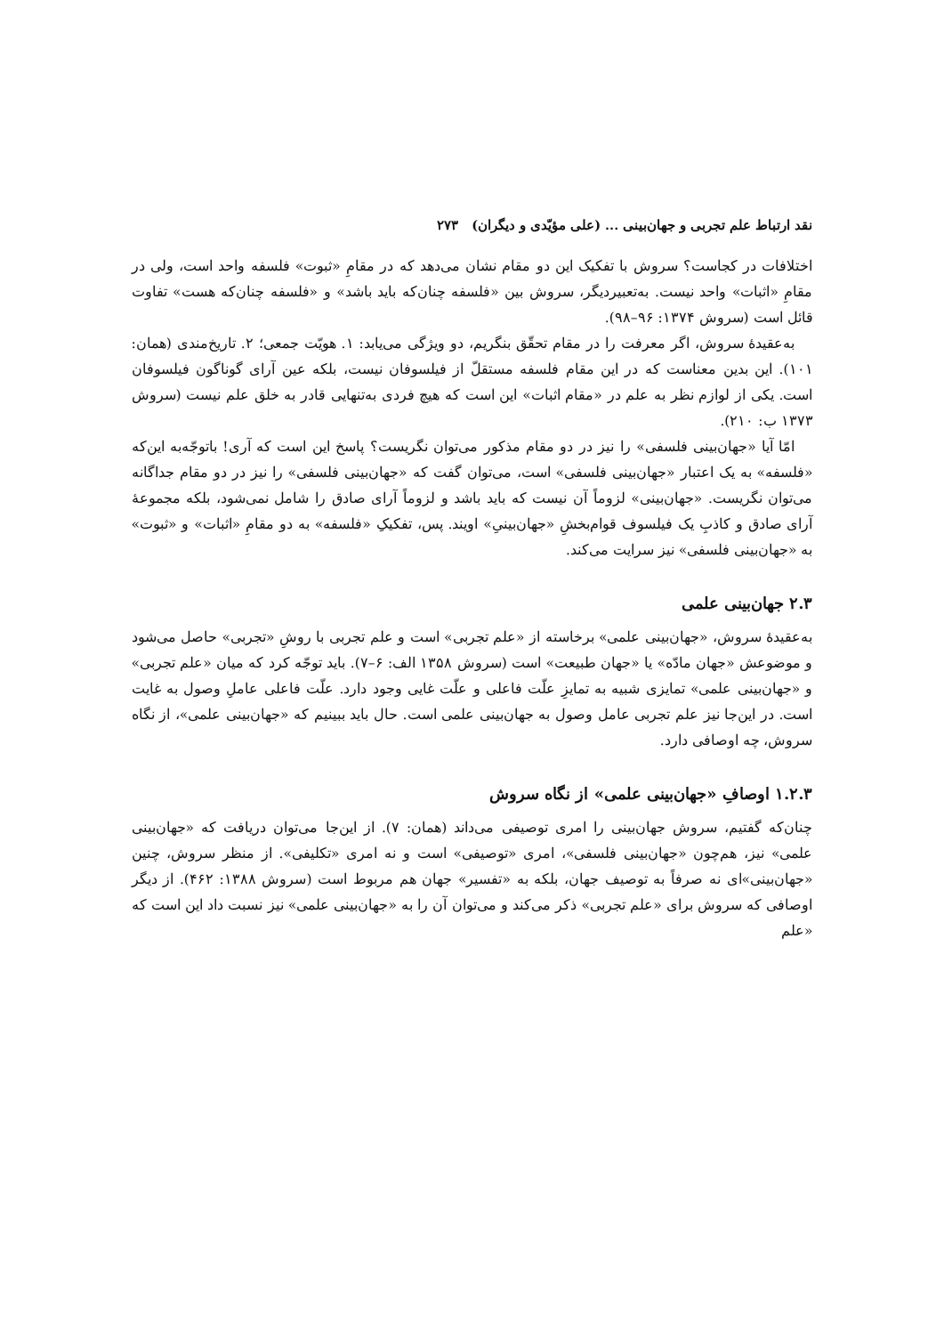نقد ارتباط علم تجربی و جهان‌بینی ... (علی مؤیّدی و دیگران) ۲۷۳
اختلافات در کجاست؟ سروش با تفکیک این دو مقام نشان می‌دهد که در مقامِ «ثبوت» فلسفه واحد است، ولی در مقامِ «اثبات» واحد نیست. به‌تعبیردیگر، سروش بین «فلسفه چنان‌که باید باشد» و «فلسفه چنان‌که هست» تفاوت قائل است (سروش ۱۳۷۴: ۹۶–۹۸).
به‌عقیدهٔ سروش، اگر معرفت را در مقام تحقّق بنگریم، دو ویژگی می‌یابد: ۱. هویّت جمعی؛ ۲. تاریخ‌مندی (همان: ۱۰۱). این بدین معناست که در این مقام فلسفه مستقلّ از فیلسوفان نیست، بلکه عین آرای گوناگون فیلسوفان است. یکی از لوازم نظر به علم در «مقام اثبات» این است که هیچ فردی به‌تنهایی قادر به خلق علم نیست (سروش ۱۳۷۳ ب: ۲۱۰).
امّا آیا «جهان‌بینی فلسفی» را نیز در دو مقام مذکور می‌توان نگریست؟ پاسخ این است که آری! باتوجّه‌به این‌که «فلسفه» به یک اعتبار «جهان‌بینی فلسفی» است، می‌توان گفت که «جهان‌بینی فلسفی» را نیز در دو مقام جداگانه می‌توان نگریست. «جهان‌بینی» لزوماً آن نیست که باید باشد و لزوماً آرای صادق را شامل نمی‌شود، بلکه مجموعهٔ آرای صادق و کاذبِ یک فیلسوف قوام‌بخشِ «جهان‌بینیِ» اویند. پس، تفکیکِ «فلسفه» به دو مقامِ «اثبات» و «ثبوت» به «جهان‌بینی فلسفی» نیز سرایت می‌کند.
۲.۳ جهان‌بینی علمی
به‌عقیدهٔ سروش، «جهان‌بینی علمی» برخاسته از «علم تجربی» است و علم تجربی با روشِ «تجربی» حاصل می‌شود و موضوعش «جهان مادّه» یا «جهان طبیعت» است (سروش ۱۳۵۸ الف: ۶–۷). باید توجّه کرد که میان «علم تجربی» و «جهان‌بینی علمی» تمایزی شبیه به تمایزِ علّت فاعلی و علّت غایی وجود دارد. علّت فاعلی عاملِ وصول به غایت است. در این‌جا نیز علم تجربی عامل وصول به جهان‌بینی علمی است. حال باید ببینیم که «جهان‌بینی علمی»، از نگاه سروش، چه اوصافی دارد.
۱.۲.۳ اوصافِ «جهان‌بینی علمی» از نگاه سروش
چنان‌که گفتیم، سروش جهان‌بینی را امری توصیفی می‌داند (همان: ۷). از این‌جا می‌توان دریافت که «جهان‌بینی علمی» نیز، هم‌چون «جهان‌بینی فلسفی»، امری «توصیفی» است و نه امری «تکلیفی». از منظر سروش، چنین «جهان‌بینی»‌ای نه صرفاً به توصیف جهان، بلکه به «تفسیر» جهان هم مربوط است (سروش ۱۳۸۸: ۴۶۲). از دیگر اوصافی که سروش برای «علم تجربی» ذکر می‌کند و می‌توان آن را به «جهان‌بینی علمی» نیز نسبت داد این است که «علم